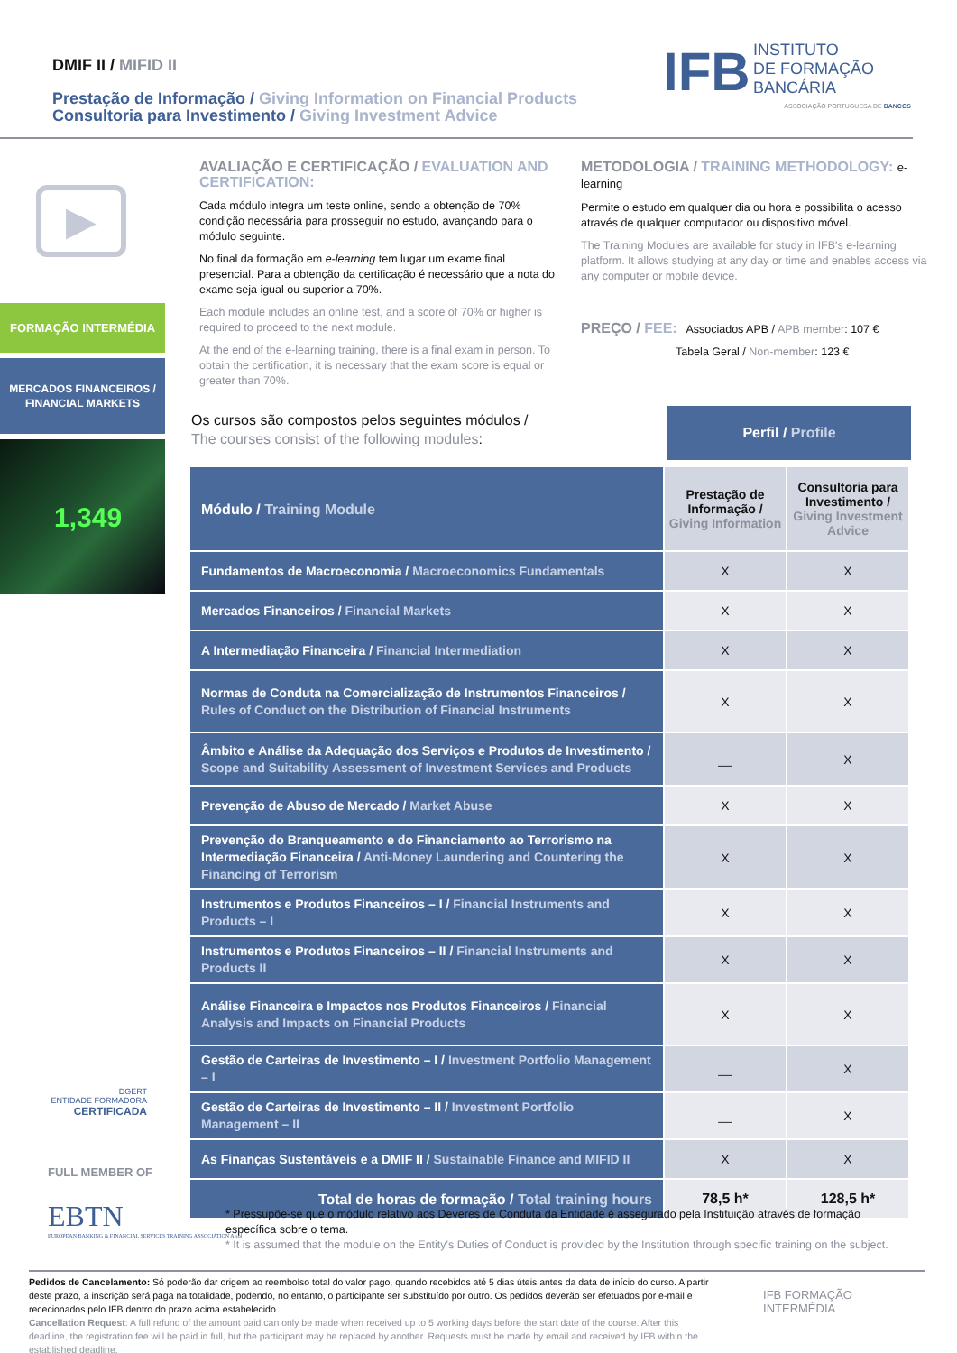DMIF II / MIFID II
Prestação de Informação / Giving Information on Financial Products
Consultoria para Investimento / Giving Investment Advice
IFB INSTITUTO
DE FORMAÇÃO
BANCÁRIA
ASSOCIAÇÃO PORTUGUESA DE BANCOS
▶
FORMAÇÃO INTERMÉDIA
MERCADOS FINANCEIROS /
FINANCIAL MARKETS
1,349
AVALIAÇÃO E CERTIFICAÇÃO / EVALUATION AND CERTIFICATION:
Cada módulo integra um teste online, sendo a obtenção de 70% condição necessária para prosseguir no estudo, avançando para o módulo seguinte.
No final da formação em e-learning tem lugar um exame final presencial. Para a obtenção da certificação é necessário que a nota do exame seja igual ou superior a 70%.
Each module includes an online test, and a score of 70% or higher is required to proceed to the next module.
At the end of the e-learning training, there is a final exam in person. To obtain the certification, it is necessary that the exam score is equal or greater than 70%.
METODOLOGIA / TRAINING METHODOLOGY: e-learning
Permite o estudo em qualquer dia ou hora e possibilita o acesso através de qualquer computador ou dispositivo móvel.
The Training Modules are available for study in IFB's e-learning platform. It allows studying at any day or time and enables access via any computer or mobile device.
PREÇO / FEE: Associados APB / APB member: 107 €
Tabela Geral / Non-member: 123 €
Os cursos são compostos pelos seguintes módulos /
The courses consist of the following modules:
Perfil / Profile
| Módulo / Training Module | Prestação de Informação / Giving Information | Consultoria para Investimento / Giving Investment Advice |
| --- | --- | --- |
| Fundamentos de Macroeconomia / Macroeconomics Fundamentals | X | X |
| Mercados Financeiros / Financial Markets | X | X |
| A Intermediação Financeira / Financial Intermediation | X | X |
| Normas de Conduta na Comercialização de Instrumentos Financeiros / Rules of Conduct on the Distribution of Financial Instruments | X | X |
| Âmbito e Análise da Adequação dos Serviços e Produtos de Investimento / Scope and Suitability Assessment of Investment Services and Products | __ | X |
| Prevenção de Abuso de Mercado / Market Abuse | X | X |
| Prevenção do Branqueamento e do Financiamento ao Terrorismo na Intermediação Financeira / Anti-Money Laundering and Countering the Financing of Terrorism | X | X |
| Instrumentos e Produtos Financeiros – I / Financial Instruments and Products – I | X | X |
| Instrumentos e Produtos Financeiros – II / Financial Instruments and Products II | X | X |
| Análise Financeira e Impactos nos Produtos Financeiros / Financial Analysis and Impacts on Financial Products | X | X |
| Gestão de Carteiras de Investimento – I / Investment Portfolio Management – I | __ | X |
| Gestão de Carteiras de Investimento – II / Investment Portfolio Management – II | __ | X |
| As Finanças Sustentáveis e a DMIF II / Sustainable Finance and MIFID II | X | X |
| Total de horas de formação / Total training hours | 78,5 h* | 128,5 h* |
DGERT
ENTIDADE FORMADORA
CERTIFICADA
FULL MEMBER OF
EBTN
EUROPEAN BANKING & FINANCIAL SERVICES TRAINING ASSOCIATION Aisbl
* Pressupõe-se que o módulo relativo aos Deveres de Conduta da Entidade é assegurado pela Instituição através de formação específica sobre o tema.
* It is assumed that the module on the Entity's Duties of Conduct is provided by the Institution through specific training on the subject.
Pedidos de Cancelamento: Só poderão dar origem ao reembolso total do valor pago, quando recebidos até 5 dias úteis antes da data de início do curso. A partir deste prazo, a inscrição será paga na totalidade, podendo, no entanto, o participante ser substituído por outro. Os pedidos deverão ser efetuados por e-mail e rececionados pelo IFB dentro do prazo acima estabelecido.
Cancellation Request: A full refund of the amount paid can only be made when received up to 5 working days before the start date of the course. After this deadline, the registration fee will be paid in full, but the participant may be replaced by another. Requests must be made by email and received by IFB within the established deadline.
IFB FORMAÇÃO INTERMÉDIA